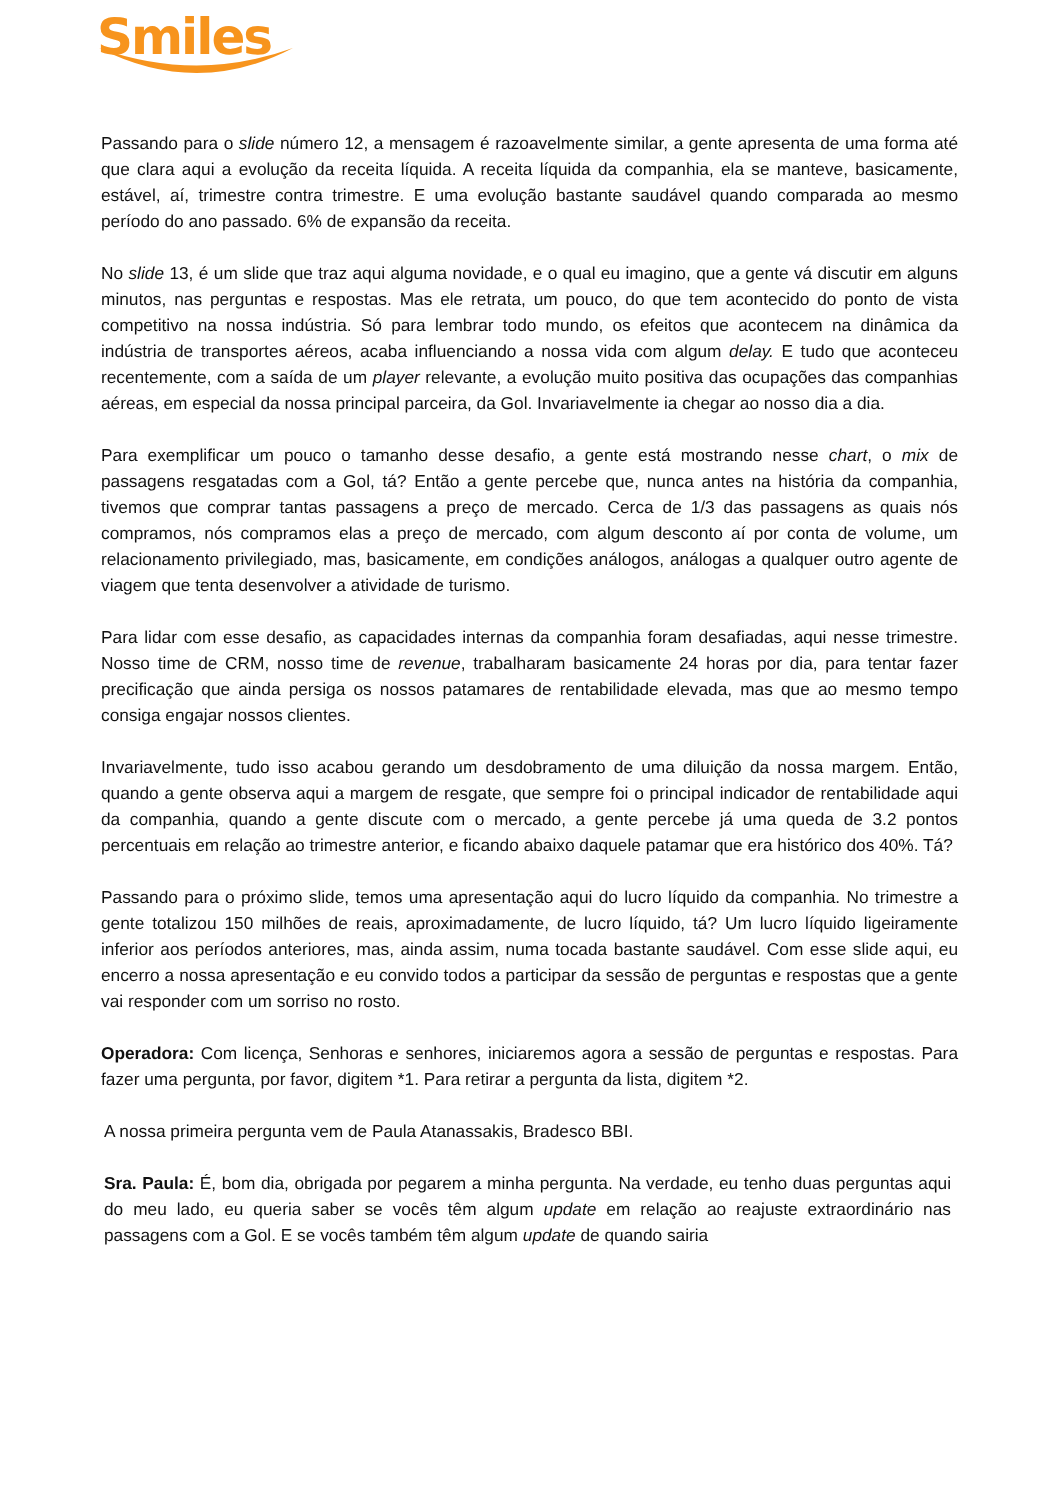Smiles
Passando para o slide número 12, a mensagem é razoavelmente similar, a gente apresenta de uma forma até que clara aqui a evolução da receita líquida. A receita líquida da companhia, ela se manteve, basicamente, estável, aí, trimestre contra trimestre. E uma evolução bastante saudável quando comparada ao mesmo período do ano passado. 6% de expansão da receita.
No slide 13, é um slide que traz aqui alguma novidade, e o qual eu imagino, que a gente vá discutir em alguns minutos, nas perguntas e respostas. Mas ele retrata, um pouco, do que tem acontecido do ponto de vista competitivo na nossa indústria. Só para lembrar todo mundo, os efeitos que acontecem na dinâmica da indústria de transportes aéreos, acaba influenciando a nossa vida com algum delay. E tudo que aconteceu recentemente, com a saída de um player relevante, a evolução muito positiva das ocupações das companhias aéreas, em especial da nossa principal parceira, da Gol. Invariavelmente ia chegar ao nosso dia a dia.
Para exemplificar um pouco o tamanho desse desafio, a gente está mostrando nesse chart, o mix de passagens resgatadas com a Gol, tá? Então a gente percebe que, nunca antes na história da companhia, tivemos que comprar tantas passagens a preço de mercado. Cerca de 1/3 das passagens as quais nós compramos, nós compramos elas a preço de mercado, com algum desconto aí por conta de volume, um relacionamento privilegiado, mas, basicamente, em condições análogos, análogas a qualquer outro agente de viagem que tenta desenvolver a atividade de turismo.
Para lidar com esse desafio, as capacidades internas da companhia foram desafiadas, aqui nesse trimestre. Nosso time de CRM, nosso time de revenue, trabalharam basicamente 24 horas por dia, para tentar fazer precificação que ainda persiga os nossos patamares de rentabilidade elevada, mas que ao mesmo tempo consiga engajar nossos clientes.
Invariavelmente, tudo isso acabou gerando um desdobramento de uma diluição da nossa margem. Então, quando a gente observa aqui a margem de resgate, que sempre foi o principal indicador de rentabilidade aqui da companhia, quando a gente discute com o mercado, a gente percebe já uma queda de 3.2 pontos percentuais em relação ao trimestre anterior, e ficando abaixo daquele patamar que era histórico dos 40%. Tá?
Passando para o próximo slide, temos uma apresentação aqui do lucro líquido da companhia. No trimestre a gente totalizou 150 milhões de reais, aproximadamente, de lucro líquido, tá? Um lucro líquido ligeiramente inferior aos períodos anteriores, mas, ainda assim, numa tocada bastante saudável. Com esse slide aqui, eu encerro a nossa apresentação e eu convido todos a participar da sessão de perguntas e respostas que a gente vai responder com um sorriso no rosto.
Operadora: Com licença, Senhoras e senhores, iniciaremos agora a sessão de perguntas e respostas. Para fazer uma pergunta, por favor, digitem *1. Para retirar a pergunta da lista, digitem *2.
A nossa primeira pergunta vem de Paula Atanassakis, Bradesco BBI.
Sra. Paula: É, bom dia, obrigada por pegarem a minha pergunta. Na verdade, eu tenho duas perguntas aqui do meu lado, eu queria saber se vocês têm algum update em relação ao reajuste extraordinário nas passagens com a Gol. E se vocês também têm algum update de quando sairia